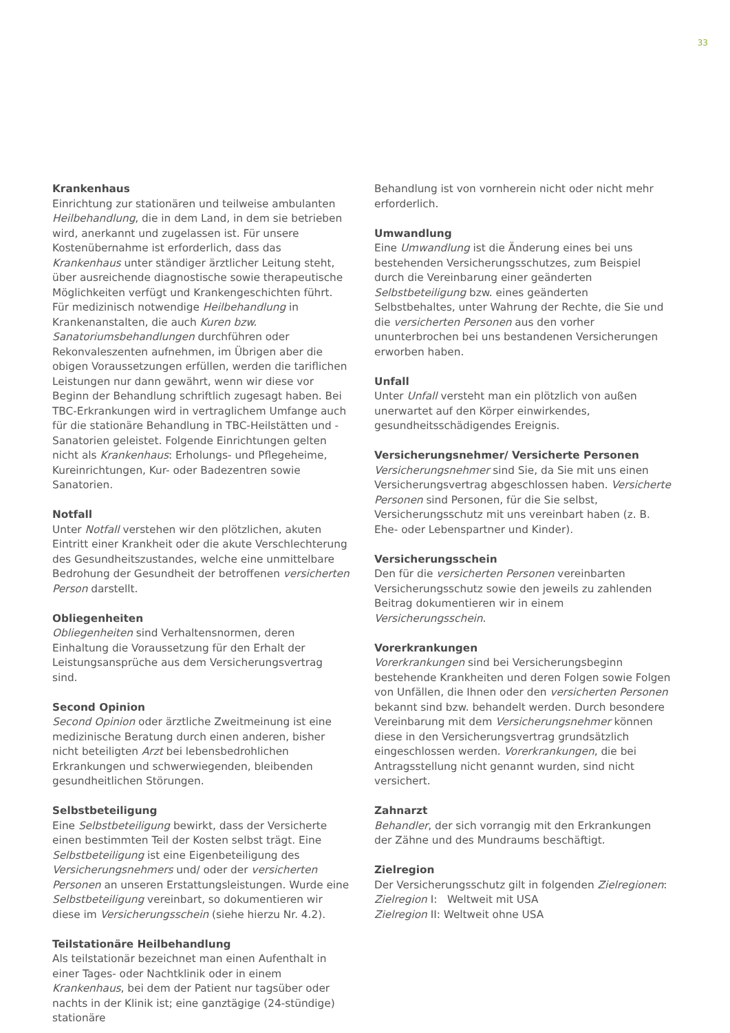33
Krankenhaus
Einrichtung zur stationären und teilweise ambulanten Heilbehandlung, die in dem Land, in dem sie betrieben wird, anerkannt und zugelassen ist. Für unsere Kostenübernahme ist erforderlich, dass das Krankenhaus unter ständiger ärztlicher Leitung steht, über ausreichende diagnostische sowie therapeutische Möglichkeiten verfügt und Krankengeschichten führt. Für medizinisch notwendige Heilbehandlung in Krankenanstalten, die auch Kuren bzw. Sanatoriumsbehandlungen durchführen oder Rekonvaleszenten aufnehmen, im Übrigen aber die obigen Voraussetzungen erfüllen, werden die tariflichen Leistungen nur dann gewährt, wenn wir diese vor Beginn der Behandlung schriftlich zugesagt haben. Bei TBC-Erkrankungen wird in vertraglichem Umfange auch für die stationäre Behandlung in TBC-Heilstätten und -Sanatorien geleistet. Folgende Einrichtungen gelten nicht als Krankenhaus: Erholungs- und Pflegeheime, Kureinrichtungen, Kur- oder Badezentren sowie Sanatorien.
Notfall
Unter Notfall verstehen wir den plötzlichen, akuten Eintritt einer Krankheit oder die akute Verschlechterung des Gesundheitszustandes, welche eine unmittelbare Bedrohung der Gesundheit der betroffenen versicherten Person darstellt.
Obliegenheiten
Obliegenheiten sind Verhaltensnormen, deren Einhaltung die Voraussetzung für den Erhalt der Leistungsansprüche aus dem Versicherungsvertrag sind.
Second Opinion
Second Opinion oder ärztliche Zweitmeinung ist eine medizinische Beratung durch einen anderen, bisher nicht beteiligten Arzt bei lebensbedrohlichen Erkrankungen und schwerwiegenden, bleibenden gesundheitlichen Störungen.
Selbstbeteiligung
Eine Selbstbeteiligung bewirkt, dass der Versicherte einen bestimmten Teil der Kosten selbst trägt. Eine Selbstbeteiligung ist eine Eigenbeteiligung des Versicherungsnehmers und/ oder der versicherten Personen an unseren Erstattungsleistungen. Wurde eine Selbstbeteiligung vereinbart, so dokumentieren wir diese im Versicherungsschein (siehe hierzu Nr. 4.2).
Teilstationäre Heilbehandlung
Als teilstationär bezeichnet man einen Aufenthalt in einer Tages- oder Nachtklinik oder in einem Krankenhaus, bei dem der Patient nur tagsüber oder nachts in der Klinik ist; eine ganztägige (24-stündige) stationäre
Behandlung ist von vornherein nicht oder nicht mehr erforderlich.
Umwandlung
Eine Umwandlung ist die Änderung eines bei uns bestehenden Versicherungsschutzes, zum Beispiel durch die Vereinbarung einer geänderten Selbstbeteiligung bzw. eines geänderten Selbstbehaltes, unter Wahrung der Rechte, die Sie und die versicherten Personen aus den vorher ununterbrochen bei uns bestandenen Versicherungen erworben haben.
Unfall
Unter Unfall versteht man ein plötzlich von außen unerwartet auf den Körper einwirkendes, gesundheitsschädigendes Ereignis.
Versicherungsnehmer/ Versicherte Personen
Versicherungsnehmer sind Sie, da Sie mit uns einen Versicherungsvertrag abgeschlossen haben. Versicherte Personen sind Personen, für die Sie selbst, Versicherungsschutz mit uns vereinbart haben (z. B. Ehe- oder Lebenspartner und Kinder).
Versicherungsschein
Den für die versicherten Personen vereinbarten Versicherungsschutz sowie den jeweils zu zahlenden Beitrag dokumentieren wir in einem Versicherungsschein.
Vorerkrankungen
Vorerkrankungen sind bei Versicherungsbeginn bestehende Krankheiten und deren Folgen sowie Folgen von Unfällen, die Ihnen oder den versicherten Personen bekannt sind bzw. behandelt werden. Durch besondere Vereinbarung mit dem Versicherungsnehmer können diese in den Versicherungsvertrag grundsätzlich eingeschlossen werden. Vorerkrankungen, die bei Antragsstellung nicht genannt wurden, sind nicht versichert.
Zahnarzt
Behandler, der sich vorrangig mit den Erkrankungen der Zähne und des Mundraums beschäftigt.
Zielregion
Der Versicherungsschutz gilt in folgenden Zielregionen:
Zielregion I: Weltweit mit USA
Zielregion II: Weltweit ohne USA